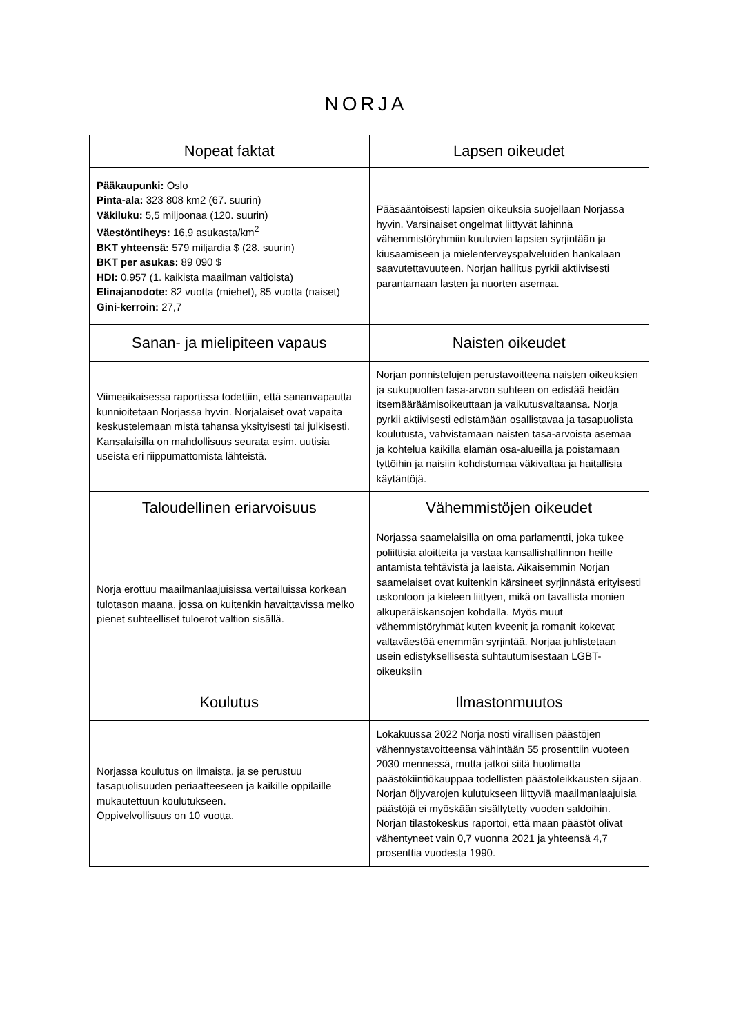NORJA
| Nopeat faktat | Lapsen oikeudet |
| --- | --- |
| Pääkaupunki: Oslo Pinta-ala: 323 808 km2 (67. suurin) Väkiluku: 5,5 miljoonaa (120. suurin) Väestöntiheys: 16,9 asukasta/km<sup>2</sup> BKT yhteensä: 579 miljardia $ (28. suurin) BKT per asukas: 89 090 $ HDI: 0,957 (1. kaikista maailman valtioista) Elinajanodote: 82 vuotta (miehet), 85 vuotta (naiset) Gini-kerroin: 27,7 | Pääsääntöisesti lapsien oikeuksia suojellaan Norjassa hyvin. Varsinaiset ongelmat liittyvät lähinnä vähemmistöryhmiin kuuluvien lapsien syrjintään ja kiusaamiseen ja mielenterveyspalveluiden hankalaan saavutettavuuteen. Norjan hallitus pyrkii aktiivisesti parantamaan lasten ja nuorten asemaa. |
| Sanan- ja mielipiteen vapaus | Naisten oikeudet |
| Viimeaikaisessa raportissa todettiin, että sananvapautta kunnioitetaan Norjassa hyvin. Norjalaiset ovat vapaita keskustelemaan mistä tahansa yksityisesti tai julkisesti. Kansalaisilla on mahdollisuus seurata esim. uutisia useista eri riippumattomista lähteistä. | Norjan ponnistelujen perustavoitteena naisten oikeuksien ja sukupuolten tasa-arvon suhteen on edistää heidän itsemääräämisoikeuttaan ja vaikutusvaltaansa. Norja pyrkii aktiivisesti edistämään osallistavaa ja tasapuolista koulutusta, vahvistamaan naisten tasa-arvoista asemaa ja kohtelua kaikilla elämän osa-alueilla ja poistamaan tyttöihin ja naisiin kohdistumaa väkivaltaa ja haitallisia käytäntöjä. |
| Taloudellinen eriarvoisuus | Vähemmistöjen oikeudet |
| Norja erottuu maailmanlaajuisissa vertailuissa korkean tulotason maana, jossa on kuitenkin havaittavissa melko pienet suhteelliset tuloerot valtion sisällä. | Norjassa saamelaisilla on oma parlamentti, joka tukee poliittisia aloitteita ja vastaa kansallishallinnon heille antamista tehtävistä ja laeista. Aikaisemmin Norjan saamelaiset ovat kuitenkin kärsineet syrjinnästä erityisesti uskontoon ja kieleen liittyen, mikä on tavallista monien alkuperäiskansojen kohdalla. Myös muut vähemmistöryhmät kuten kveenit ja romanit kokevat valtaväestöä enemmän syrjintää. Norjaa juhlistetaan usein edistyksellisestä suhtautumisestaan LGBT-oikeuksiin |
| Koulutus | Ilmastonmuutos |
| Norjassa koulutus on ilmaista, ja se perustuu tasapuolisuuden periaatteeseen ja kaikille oppilaille mukautettuun koulutukseen. Oppivelvollisuus on 10 vuotta. | Lokakuussa 2022 Norja nosti virallisen päästöjen vähennystavoitteensa vähintään 55 prosenttiin vuoteen 2030 mennessä, mutta jatkoi siitä huolimatta päästökiintiökauppaa todellisten päästöleikkausten sijaan. Norjan öljyvarojen kulutukseen liittyviä maailmanlaajuisia päästöjä ei myöskään sisällytetty vuoden saldoihin. Norjan tilastokeskus raportoi, että maan päästöt olivat vähentyneet vain 0,7 vuonna 2021 ja yhteensä 4,7 prosenttia vuodesta 1990. |